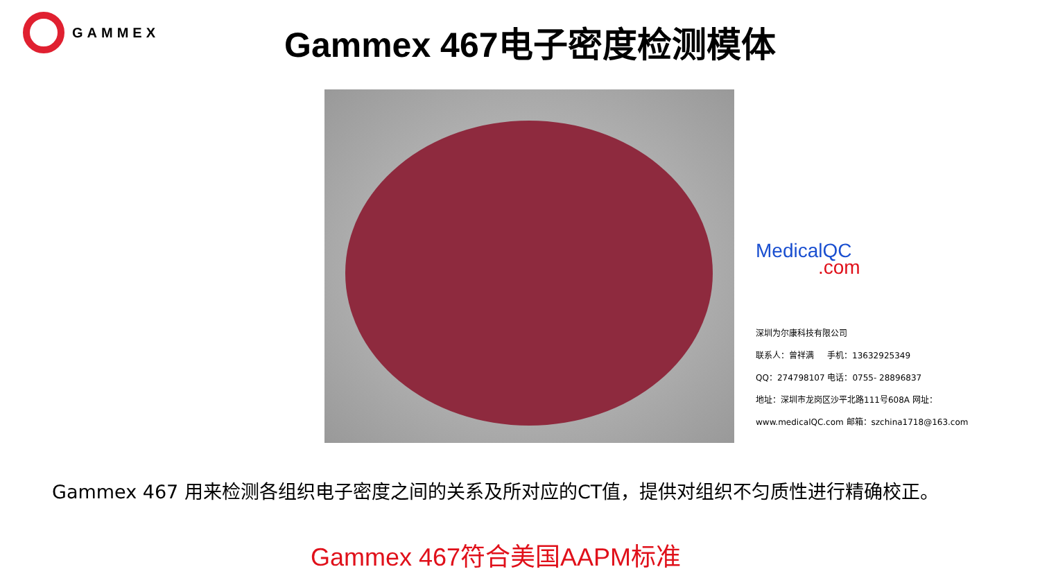GAMMEX Gammex 467电子密度检测模体
MedicalQC
.com
深圳为尔康科技有限公司
联系人：曾祥满 手机：13632925349
QQ：274798107 电话：0755- 28896837
地址：深圳市龙岗区沙平北路111号608A 网址：
www.medicalQC.com 邮箱：szchina1718@163.com
Gammex 467 用来检测各组织电子密度之间的关系及所对应的CT值，提供对组织不匀质性进行精确校正。
Gammex 467符合美国AAPM标准